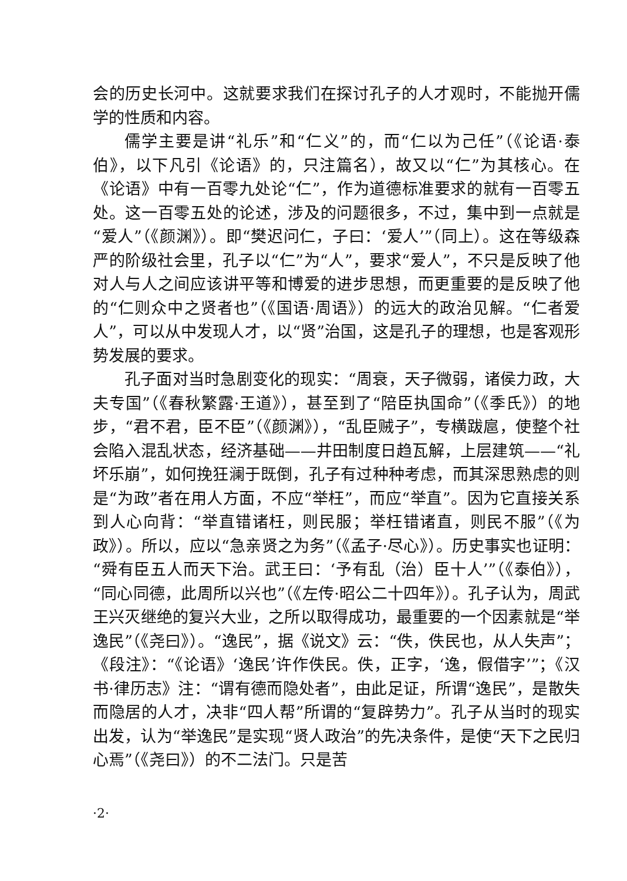会的历史长河中。这就要求我们在探讨孔子的人才观时，不能抛开儒学的性质和内容。
儒学主要是讲“礼乐”和“仁义”的，而“仁以为己任”（《论语·泰伯》，以下凡引《论语》的，只注篇名），故又以“仁”为其核心。在《论语》中有一百零九处论“仁”，作为道德标准要求的就有一百零五处。这一百零五处的论述，涉及的问题很多，不过，集中到一点就是“爱人”（《颜渊》）。即“樊迟问仁，子曰：‘爱人’”（同上）。这在等级森严的阶级社会里，孔子以“仁”为“人”，要求“爱人”，不只是反映了他对人与人之间应该讲平等和博爱的进步思想，而更重要的是反映了他的“仁则众中之贤者也”（《国语·周语》）的远大的政治见解。“仁者爱人”，可以从中发现人才，以“贤”治国，这是孔子的理想，也是客观形势发展的要求。
孔子面对当时急剧变化的现实：“周衰，天子微弱，诸侯力政，大夫专国”（《春秋繁露·王道》），甚至到了“陪臣执国命”（《季氏》）的地步，“君不君，臣不臣”（《颜渊》），“乱臣贼子”，专横跋扈，使整个社会陷入混乱状态，经济基础——井田制度日趋瓦解，上层建筑——“礼坏乐崩”，如何挽狂澜于既倒，孔子有过种种考虑，而其深思熟虑的则是“为政”者在用人方面，不应“举枉”，而应“举直”。因为它直接关系到人心向背：“举直错诸枉，则民服；举枉错诸直，则民不服”（《为政》）。所以，应以“急亲贤之为务”（《孟子·尽心》）。历史事实也证明：“舜有臣五人而天下治。武王曰：‘予有乱（治）臣十人’”（《泰伯》），“同心同德，此周所以兴也”（《左传·昭公二十四年》）。孔子认为，周武王兴灭继绝的复兴大业，之所以取得成功，最重要的一个因素就是“举逸民”（《尧曰》）。“逸民”，据《说文》云：“佚，佚民也，从人失声”；《段注》：“《论语》‘逸民’许作佚民。佚，正字，‘逸，假借字’”；《汉书·律历志》注：“谓有德而隐处者”，由此足证，所谓“逸民”，是散失而隐居的人才，决非“四人帮”所谓的“复辟势力”。孔子从当时的现实出发，认为“举逸民”是实现“贤人政治”的先决条件，是使“天下之民归心焉”（《尧曰》）的不二法门。只是苦
·2·